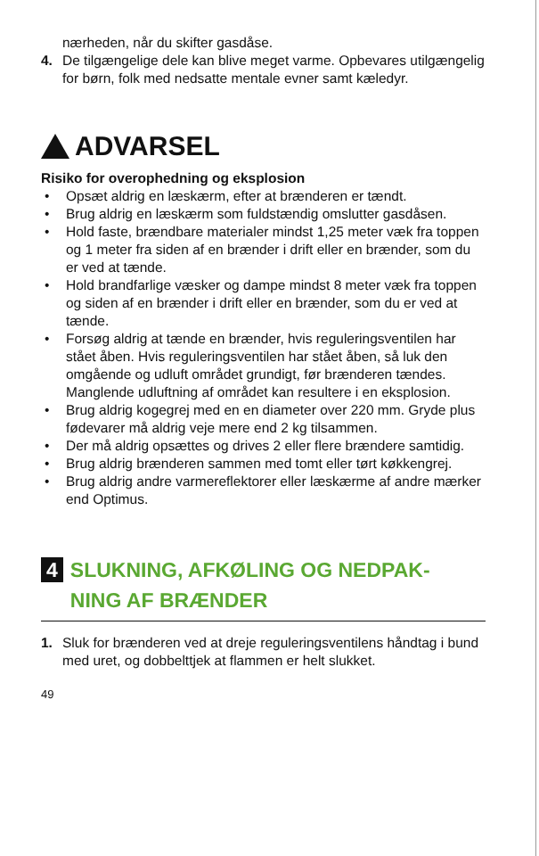nærheden, når du skifter gasdåse.
4. De tilgængelige dele kan blive meget varme. Opbevares utilgængelig for børn, folk med nedsatte mentale evner samt kæledyr.
ADVARSEL
Risiko for overophedning og eksplosion
• Opsæt aldrig en læskærm, efter at brænderen er tændt.
• Brug aldrig en læskærm som fuldstændig omslutter gasdåsen.
• Hold faste, brændbare materialer mindst 1,25 meter væk fra toppen og 1 meter fra siden af en brænder i drift eller en brænder, som du er ved at tænde.
• Hold brandfarlige væsker og dampe mindst 8 meter væk fra toppen og siden af en brænder i drift eller en brænder, som du er ved at tænde.
• Forsøg aldrig at tænde en brænder, hvis reguleringsventilen har stået åben. Hvis reguleringsventilen har stået åben, så luk den omgående og udluft området grundigt, før brænderen tændes. Manglende udluftning af området kan resultere i en eksplosion.
• Brug aldrig kogegrej med en en diameter over 220 mm. Gryde plus fødevarer må aldrig veje mere end 2 kg tilsammen.
• Der må aldrig opsættes og drives 2 eller flere brændere samtidig.
• Brug aldrig brænderen sammen med tomt eller tørt køkkengrej.
• Brug aldrig andre varmereflektorer eller læskærme af andre mærker end Optimus.
4 SLUKNING, AFKØLING OG NEDPAK-
NING AF BRÆNDER
1. Sluk for brænderen ved at dreje reguleringsventilens håndtag i bund med uret, og dobbelttjek at flammen er helt slukket.
49